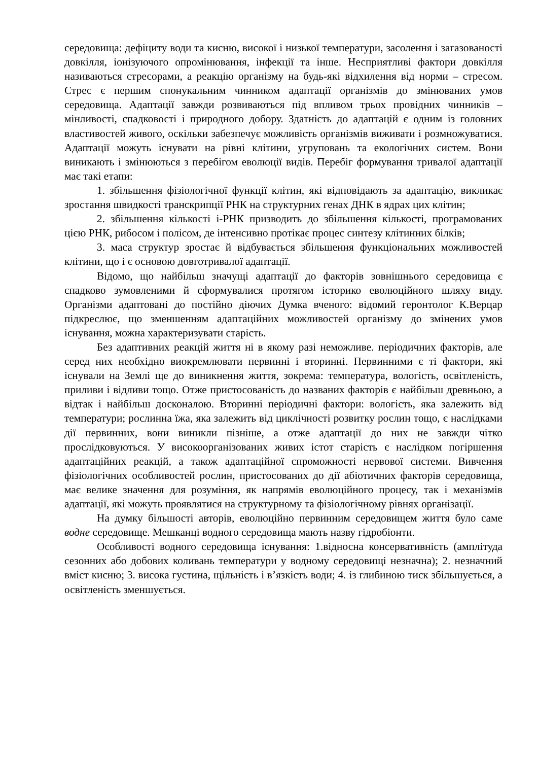середовища: дефіциту води та кисню, високої і низької температури, засолення і загазованості довкілля, іонізуючого опромінювання, інфекції та інше. Несприятливі фактори довкілля називаються стресорами, а реакцію організму на будь-які відхилення від норми – стресом. Стрес є першим спонукальним чинником адаптації організмів до змінюваних умов середовища. Адаптації завжди розвиваються під впливом трьох провідних чинників – мінливості, спадковості і природного добору. Здатність до адаптацій є одним із головних властивостей живого, оскільки забезпечує можливість організмів виживати і розмножуватися. Адаптації можуть існувати на рівні клітини, угруповань та екологічних систем. Вони виникають і змінюються з перебігом еволюції видів. Перебіг формування тривалої адаптації має такі етапи:
1. збільшення фізіологічної функції клітин, які відповідають за адаптацію, викликає зростання швидкості транскрипції РНК на структурних генах ДНК в ядрах цих клітин;
2. збільшення кількості і-РНК призводить до збільшення кількості, програмованих цією РНК, рибосом і полісом, де інтенсивно протікає процес синтезу клітинних білків;
3. маса структур зростає й відбувається збільшення функціональних можливостей клітини, що і є основою довготривалої адаптації.
Відомо, що найбільш значущі адаптації до факторів зовнішнього середовища є спадково зумовленими й сформувалися протягом історико еволюційного шляху виду. Організми адаптовані до постійно діючих Думка вченого: відомий геронтолог К.Верцар підкреслює, що зменшенням адаптаційних можливостей організму до змінених умов існування, можна характеризувати старість.
Без адаптивних реакцій життя ні в якому разі неможливе. періодичних факторів, але серед них необхідно виокремлювати первинні і вторинні. Первинними є ті фактори, які існували на Землі ще до виникнення життя, зокрема: температура, вологість, освітленість, приливи і відливи тощо. Отже пристосованість до названих факторів є найбільш древньою, а відтак і найбільш досконалою. Вторинні періодичні фактори: вологість, яка залежить від температури; рослинна їжа, яка залежить від циклічності розвитку рослин тощо, є наслідками дії первинних, вони виникли пізніше, а отже адаптації до них не завжди чітко прослідковуються. У високоорганізованих живих істот старість є наслідком погіршення адаптаційних реакцій, а також адаптаційної спроможності нервової системи. Вивчення фізіологічних особливостей рослин, пристосованих до дії абіотичних факторів середовища, має велике значення для розуміння, як напрямів еволюційного процесу, так і механізмів адаптації, які можуть проявлятися на структурному та фізіологічному рівнях організації.
На думку більшості авторів, еволюційно первинним середовищем життя було саме водне середовище. Мешканці водного середовища мають назву гідробіонти.
Особливості водного середовища існування: 1.відносна консервативність (амплітуда сезонних або добових коливань температури у водному середовищі незначна); 2. незначний вміст кисню; 3. висока густина, щільність і в’язкість води; 4. із глибиною тиск збільшується, а освітленість зменшується.